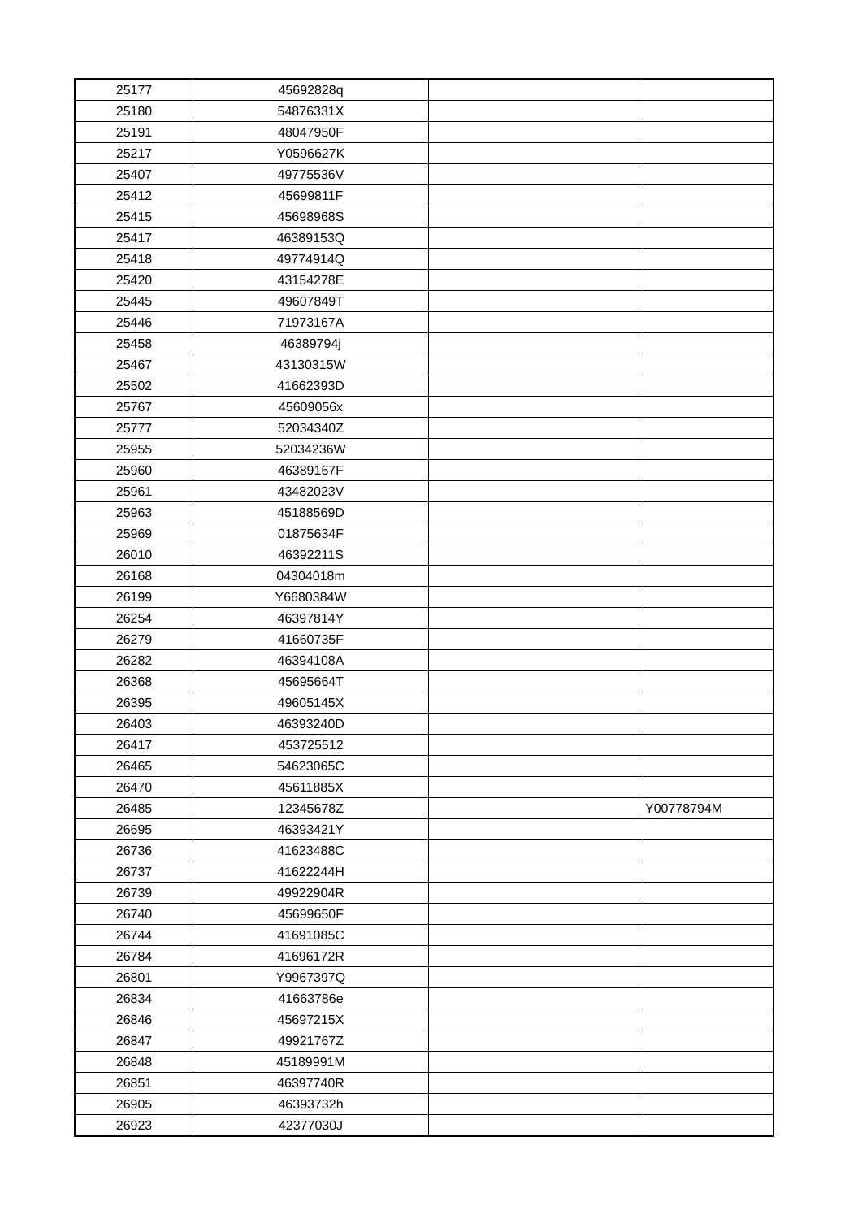| 25177 | 45692828q | | |
| 25180 | 54876331X | | |
| 25191 | 48047950F | | |
| 25217 | Y0596627K | | |
| 25407 | 49775536V | | |
| 25412 | 45699811F | | |
| 25415 | 45698968S | | |
| 25417 | 46389153Q | | |
| 25418 | 49774914Q | | |
| 25420 | 43154278E | | |
| 25445 | 49607849T | | |
| 25446 | 71973167A | | |
| 25458 | 46389794j | | |
| 25467 | 43130315W | | |
| 25502 | 41662393D | | |
| 25767 | 45609056x | | |
| 25777 | 52034340Z | | |
| 25955 | 52034236W | | |
| 25960 | 46389167F | | |
| 25961 | 43482023V | | |
| 25963 | 45188569D | | |
| 25969 | 01875634F | | |
| 26010 | 46392211S | | |
| 26168 | 04304018m | | |
| 26199 | Y6680384W | | |
| 26254 | 46397814Y | | |
| 26279 | 41660735F | | |
| 26282 | 46394108A | | |
| 26368 | 45695664T | | |
| 26395 | 49605145X | | |
| 26403 | 46393240D | | |
| 26417 | 453725512 | | |
| 26465 | 54623065C | | |
| 26470 | 45611885X | | |
| 26485 | 12345678Z | | Y00778794M |
| 26695 | 46393421Y | | |
| 26736 | 41623488C | | |
| 26737 | 41622244H | | |
| 26739 | 49922904R | | |
| 26740 | 45699650F | | |
| 26744 | 41691085C | | |
| 26784 | 41696172R | | |
| 26801 | Y9967397Q | | |
| 26834 | 41663786e | | |
| 26846 | 45697215X | | |
| 26847 | 49921767Z | | |
| 26848 | 45189991M | | |
| 26851 | 46397740R | | |
| 26905 | 46393732h | | |
| 26923 | 42377030J | | |